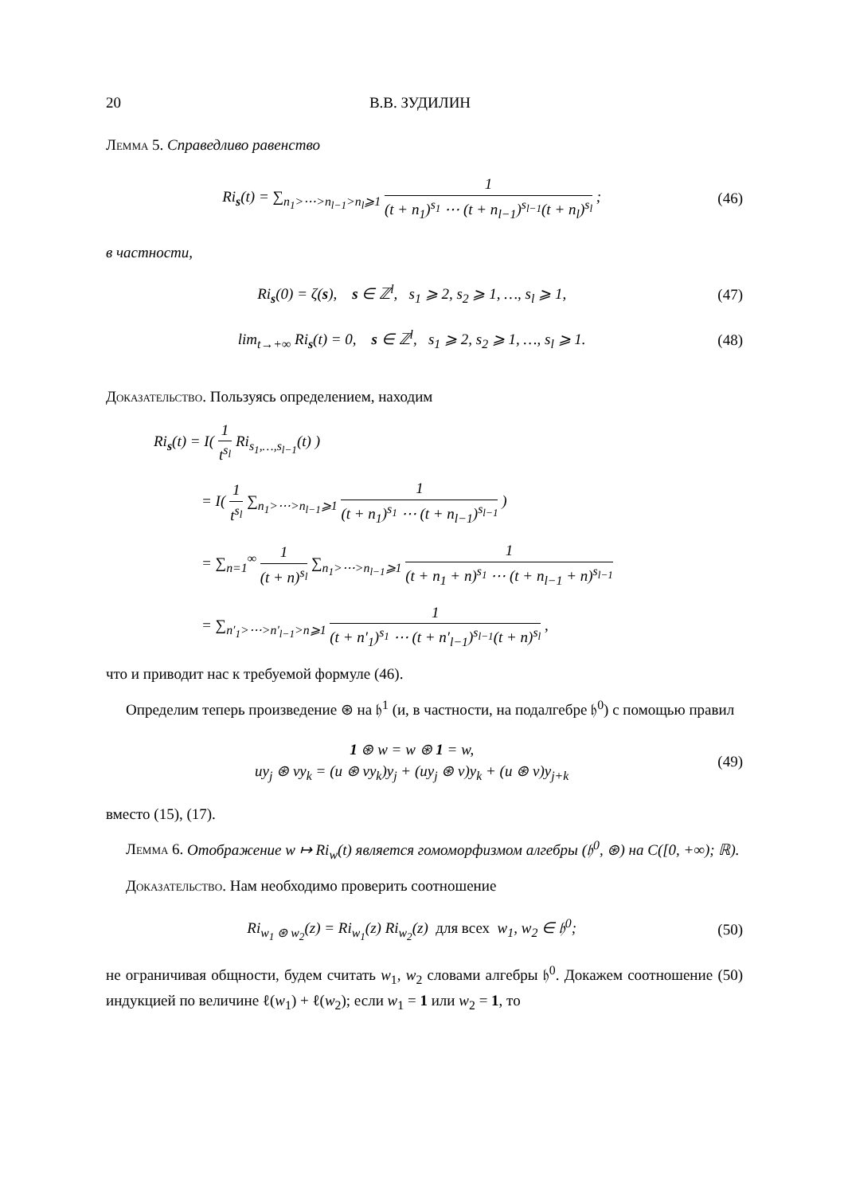20 В.В. ЗУДИЛИН
Лемма 5. Справедливо равенство
Ri<sub>s</sub>(t) = ∑<sub>n<sub>1</sub>>⋯>n<sub>l−1</sub>>n<sub>l</sub>⩾1</sub> 1 (t + n<sub>1</sub>)<sup>s<sub>1</sub></sup> ⋯ (t + n<sub>l−1</sub>)<sup>s<sub>l−1</sub></sup>(t + n<sub>l</sub>)<sup>s<sub>l</sub></sup> ;
(46)
в частности,
Ri<sub>s</sub>(0) = ζ(s), s ∈ ℤ<sup>l</sup>, s<sub>1</sub> ⩾ 2, s<sub>2</sub> ⩾ 1, …, s<sub>l</sub> ⩾ 1,
(47)
lim<sub>t→+∞</sub> Ri<sub>s</sub>(t) = 0, s ∈ ℤ<sup>l</sup>, s<sub>1</sub> ⩾ 2, s<sub>2</sub> ⩾ 1, …, s<sub>l</sub> ⩾ 1.
(48)
Доказательство. Пользуясь определением, находим
Ri<sub>s</sub>(t) = I( 1 t<sup>s<sub>l</sub></sup> Ri<sub>s<sub>1</sub>,…,s<sub>l−1</sub></sub>(t) )
= I( 1 t<sup>s<sub>l</sub></sup> ∑<sub>n<sub>1</sub>>⋯>n<sub>l−1</sub>⩾1</sub> 1 (t + n<sub>1</sub>)<sup>s<sub>1</sub></sup> ⋯ (t + n<sub>l−1</sub>)<sup>s<sub>l−1</sub></sup> )
= ∑<sub>n=1</sub><sup>∞</sup> 1 (t + n)<sup>s<sub>l</sub></sup> ∑<sub>n<sub>1</sub>>⋯>n<sub>l−1</sub>⩾1</sub> 1 (t + n<sub>1</sub> + n)<sup>s<sub>1</sub></sup> ⋯ (t + n<sub>l−1</sub> + n)<sup>s<sub>l−1</sub></sup>
= ∑<sub>n′<sub>1</sub>>⋯>n′<sub>l−1</sub>>n⩾1</sub> 1 (t + n′<sub>1</sub>)<sup>s<sub>1</sub></sup> ⋯ (t + n′<sub>l−1</sub>)<sup>s<sub>l−1</sub></sup>(t + n)<sup>s<sub>l</sub></sup> ,
что и приводит нас к требуемой формуле (46).
Определим теперь произведение ⊛ на 𝔥<sup>1</sup> (и, в частности, на подалгебре 𝔥<sup>0</sup>) с помощью правил
1 ⊛ w = w ⊛ 1 = w,
uy<sub>j</sub> ⊛ vy<sub>k</sub> = (u ⊛ vy<sub>k</sub>)y<sub>j</sub> + (uy<sub>j</sub> ⊛ v)y<sub>k</sub> + (u ⊛ v)y<sub>j+k</sub>
(49)
вместо (15), (17).
Лемма 6. Отображение w ↦ Ri<sub>w</sub>(t) является гомоморфизмом алгебры (𝔥<sup>0</sup>, ⊛) на C([0, +∞); ℝ).
Доказательство. Нам необходимо проверить соотношение
Ri<sub>w<sub>1</sub> ⊛ w<sub>2</sub></sub>(z) = Ri<sub>w<sub>1</sub></sub>(z) Ri<sub>w<sub>2</sub></sub>(z) для всех w<sub>1</sub>, w<sub>2</sub> ∈ 𝔥<sup>0</sup>;
(50)
не ограничивая общности, будем считать w<sub>1</sub>, w<sub>2</sub> словами алгебры 𝔥<sup>0</sup>. Докажем соотношение (50) индукцией по величине ℓ(w<sub>1</sub>) + ℓ(w<sub>2</sub>); если w<sub>1</sub> = 1 или w<sub>2</sub> = 1, то